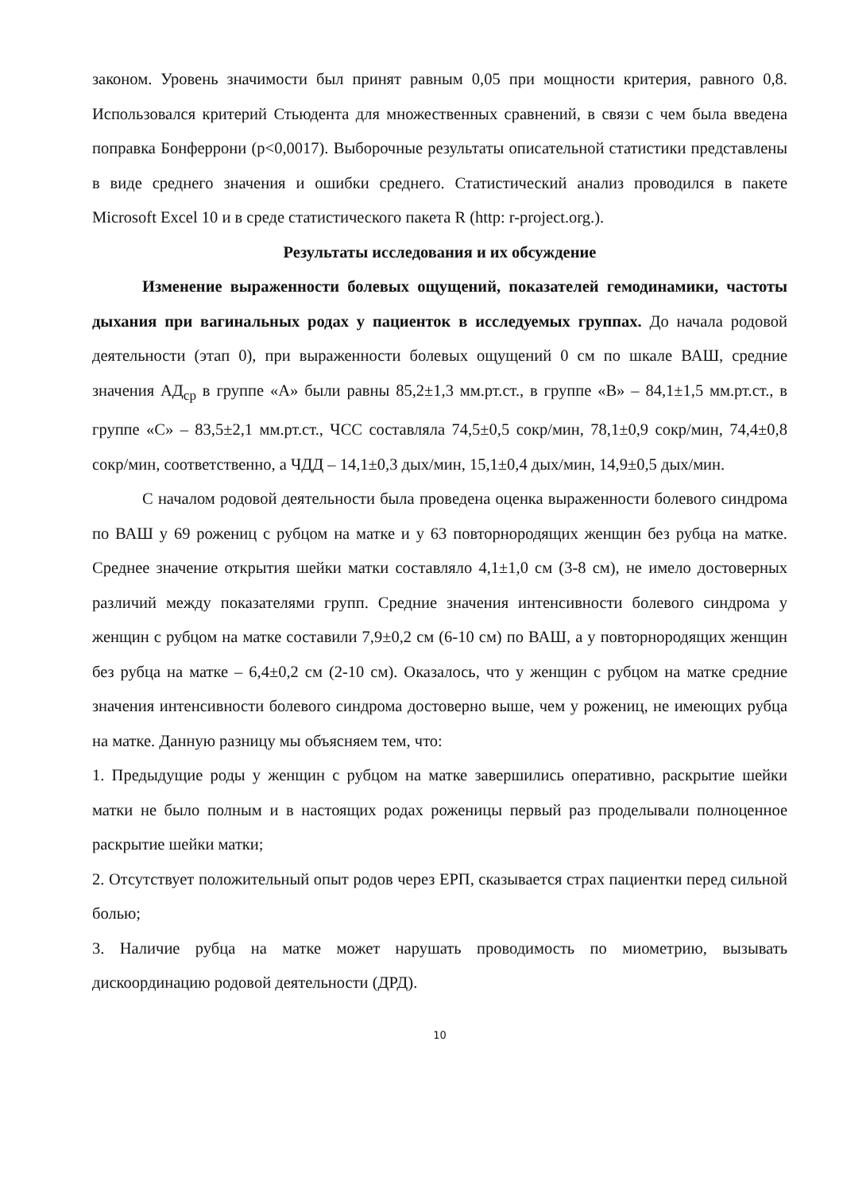законом. Уровень значимости был принят равным 0,05 при мощности критерия, равного 0,8. Использовался критерий Стьюдента для множественных сравнений, в связи с чем была введена поправка Бонферрони (p<0,0017). Выборочные результаты описательной статистики представлены в виде среднего значения и ошибки среднего. Статистический анализ проводился в пакете Microsoft Excel 10 и в среде статистического пакета R (http: r-project.org.).
Результаты исследования и их обсуждение
Изменение выраженности болевых ощущений, показателей гемодинамики, частоты дыхания при вагинальных родах у пациенток в исследуемых группах. До начала родовой деятельности (этап 0), при выраженности болевых ощущений 0 см по шкале ВАШ, средние значения АД<sub>ср</sub> в группе «А» были равны 85,2±1,3 мм.рт.ст., в группе «В» – 84,1±1,5 мм.рт.ст., в группе «С» – 83,5±2,1 мм.рт.ст., ЧСС составляла 74,5±0,5 сокр/мин, 78,1±0,9 сокр/мин, 74,4±0,8 сокр/мин, соответственно, а ЧДД – 14,1±0,3 дых/мин, 15,1±0,4 дых/мин, 14,9±0,5 дых/мин.
С началом родовой деятельности была проведена оценка выраженности болевого синдрома по ВАШ у 69 рожениц с рубцом на матке и у 63 повторнородящих женщин без рубца на матке. Среднее значение открытия шейки матки составляло 4,1±1,0 см (3-8 см), не имело достоверных различий между показателями групп. Средние значения интенсивности болевого синдрома у женщин с рубцом на матке составили 7,9±0,2 см (6-10 см) по ВАШ, а у повторнородящих женщин без рубца на матке – 6,4±0,2 см (2-10 см). Оказалось, что у женщин с рубцом на матке средние значения интенсивности болевого синдрома достоверно выше, чем у рожениц, не имеющих рубца на матке. Данную разницу мы объясняем тем, что:
1. Предыдущие роды у женщин с рубцом на матке завершились оперативно, раскрытие шейки матки не было полным и в настоящих родах роженицы первый раз проделывали полноценное раскрытие шейки матки;
2. Отсутствует положительный опыт родов через ЕРП, сказывается страх пациентки перед сильной болью;
3. Наличие рубца на матке может нарушать проводимость по миометрию, вызывать дискоординацию родовой деятельности (ДРД).
10